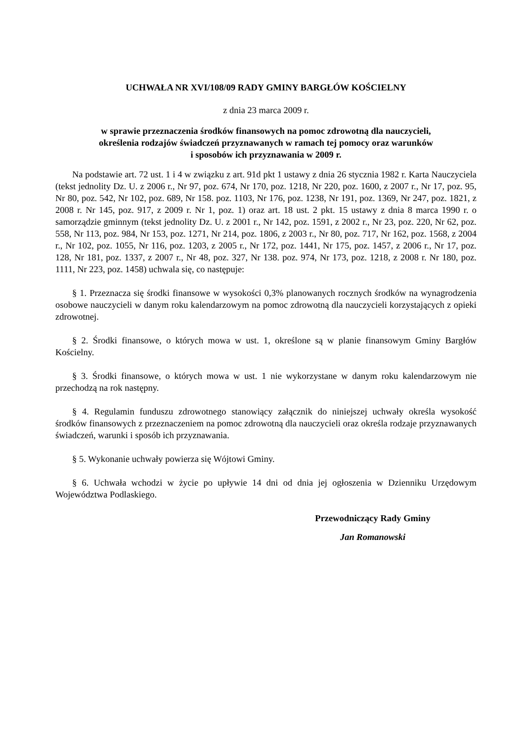UCHWAŁA NR XVI/108/09 RADY GMINY BARGŁÓW KOŚCIELNY
z dnia 23 marca 2009 r.
w sprawie przeznaczenia środków finansowych na pomoc zdrowotną dla nauczycieli,
określenia rodzajów świadczeń przyznawanych w ramach tej pomocy oraz warunków
i sposobów ich przyznawania w 2009 r.
Na podstawie art. 72 ust. 1 i 4 w związku z art. 91d pkt 1 ustawy z dnia 26 stycznia 1982 r. Karta Nauczyciela (tekst jednolity Dz. U. z 2006 r., Nr 97, poz. 674, Nr 170, poz. 1218, Nr 220, poz. 1600, z 2007 r., Nr 17, poz. 95, Nr 80, poz. 542, Nr 102, poz. 689, Nr 158. poz. 1103, Nr 176, poz. 1238, Nr 191, poz. 1369, Nr 247, poz. 1821, z 2008 r. Nr 145, poz. 917, z 2009 r. Nr 1, poz. 1) oraz art. 18 ust. 2 pkt. 15 ustawy z dnia 8 marca 1990 r. o samorządzie gminnym (tekst jednolity Dz. U. z 2001 r., Nr 142, poz. 1591, z 2002 r., Nr 23, poz. 220, Nr 62, poz. 558, Nr 113, poz. 984, Nr 153, poz. 1271, Nr 214, poz. 1806, z 2003 r., Nr 80, poz. 717, Nr 162, poz. 1568, z 2004 r., Nr 102, poz. 1055, Nr 116, poz. 1203, z 2005 r., Nr 172, poz. 1441, Nr 175, poz. 1457, z 2006 r., Nr 17, poz. 128, Nr 181, poz. 1337, z 2007 r., Nr 48, poz. 327, Nr 138. poz. 974, Nr 173, poz. 1218, z 2008 r. Nr 180, poz. 1111, Nr 223, poz. 1458) uchwala się, co następuje:
§ 1. Przeznacza się środki finansowe w wysokości 0,3% planowanych rocznych środków na wynagrodzenia osobowe nauczycieli w danym roku kalendarzowym na pomoc zdrowotną dla nauczycieli korzystających z opieki zdrowotnej.
§ 2. Środki finansowe, o których mowa w ust. 1, określone są w planie finansowym Gminy Bargłów Kościelny.
§ 3. Środki finansowe, o których mowa w ust. 1 nie wykorzystane w danym roku kalendarzowym nie przechodzą na rok następny.
§ 4. Regulamin funduszu zdrowotnego stanowiący załącznik do niniejszej uchwały określa wysokość środków finansowych z przeznaczeniem na pomoc zdrowotną dla nauczycieli oraz określa rodzaje przyznawanych świadczeń, warunki i sposób ich przyznawania.
§ 5. Wykonanie uchwały powierza się Wójtowi Gminy.
§ 6. Uchwała wchodzi w życie po upływie 14 dni od dnia jej ogłoszenia w Dzienniku Urzędowym Województwa Podlaskiego.
Przewodniczący Rady Gminy
Jan Romanowski